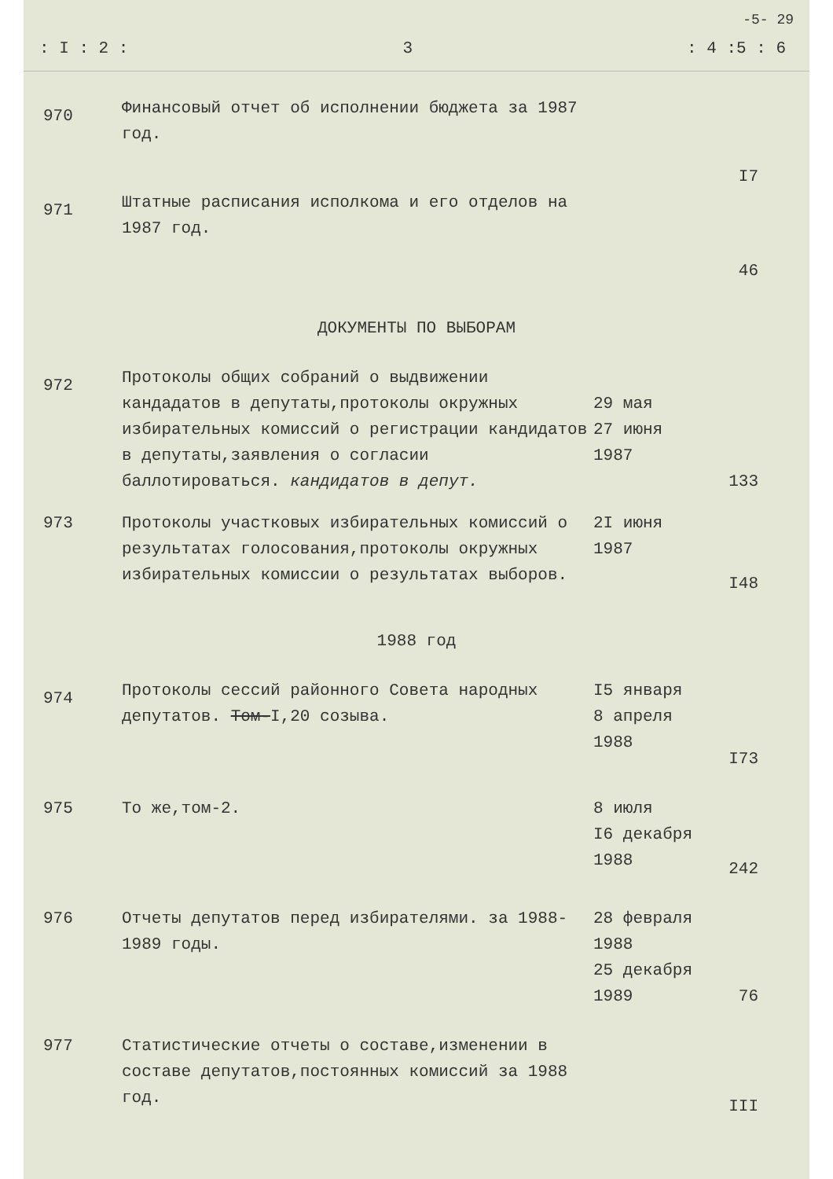-5- 29
: I : 2 : 3: 4 :5 : 6
| 970 | Финансовый отчет об исполнении бюджета за 1987 год. | | I7 |
| 971 | Штатные расписания исполкома и его отделов на 1987 год. | | 46 |
| ДОКУМЕНТЫ ПО ВЫБОРАМ | | | |
| 972 | Протоколы общих собраний о выдвижении кандадатов в депутаты,протоколы окружных избирательных комиссий о регистрации кандидатов в депутаты,заявления о согласии баллотироваться. кандидатов в депут. | 29 мая 27 июня 1987 | 133 |
| 973 | Протоколы участковых избирательных комиссий о результатах голосования,протоколы окружных избирательных комиссии о результатах выборов. | 2I июня 1987 | I48 |
| 1988 год | | | |
| 974 | Протоколы сессий районного Совета народных депутатов. Том- I,20 созыва. | I5 января 8 апреля 1988 | I73 |
| 975 | То же,том-2. | 8 июля I6 декабря 1988 | 242 |
| 976 | Отчеты депутатов перед избирателями. за 1988-1989 годы. | 28 февраля 1988 25 декабря 1989 | 76 |
| 977 | Статистические отчеты о составе,изменении в составе депутатов,постоянных комиссий за 1988 год. | | III |